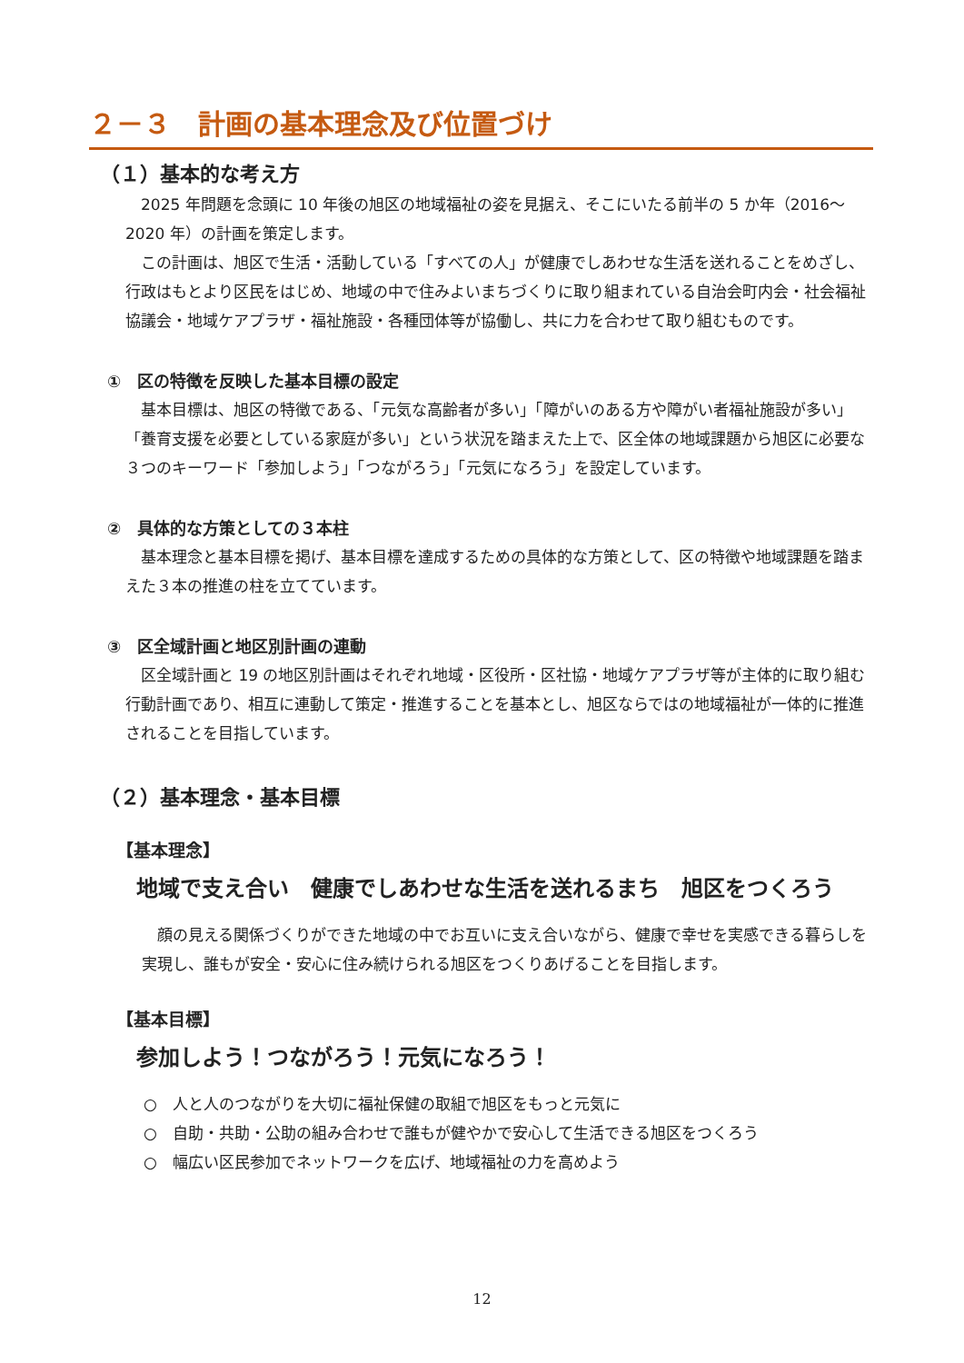２－３　計画の基本理念及び位置づけ
（１）基本的な考え方
　2025 年問題を念頭に 10 年後の旭区の地域福祉の姿を見据え、そこにいたる前半の 5 か年（2016～2020 年）の計画を策定します。
　この計画は、旭区で生活・活動している「すべての人」が健康でしあわせな生活を送れることをめざし、行政はもとより区民をはじめ、地域の中で住みよいまちづくりに取り組まれている自治会町内会・社会福祉協議会・地域ケアプラザ・福祉施設・各種団体等が協働し、共に力を合わせて取り組むものです。
①　区の特徴を反映した基本目標の設定
　基本目標は、旭区の特徴である、「元気な高齢者が多い」「障がいのある方や障がい者福祉施設が多い」「養育支援を必要としている家庭が多い」という状況を踏まえた上で、区全体の地域課題から旭区に必要な３つのキーワード「参加しよう」「つながろう」「元気になろう」を設定しています。
②　具体的な方策としての３本柱
　基本理念と基本目標を掲げ、基本目標を達成するための具体的な方策として、区の特徴や地域課題を踏まえた３本の推進の柱を立てています。
③　区全域計画と地区別計画の連動
　区全域計画と 19 の地区別計画はそれぞれ地域・区役所・区社協・地域ケアプラザ等が主体的に取り組む行動計画であり、相互に連動して策定・推進することを基本とし、旭区ならではの地域福祉が一体的に推進されることを目指しています。
（２）基本理念・基本目標
【基本理念】
地域で支え合い　健康でしあわせな生活を送れるまち　旭区をつくろう
　顔の見える関係づくりができた地域の中でお互いに支え合いながら、健康で幸せを実感できる暮らしを実現し、誰もが安全・安心に住み続けられる旭区をつくりあげることを目指します。
【基本目標】
参加しよう！つながろう！元気になろう！
○　人と人のつながりを大切に福祉保健の取組で旭区をもっと元気に
○　自助・共助・公助の組み合わせで誰もが健やかで安心して生活できる旭区をつくろう
○　幅広い区民参加でネットワークを広げ、地域福祉の力を高めよう
12